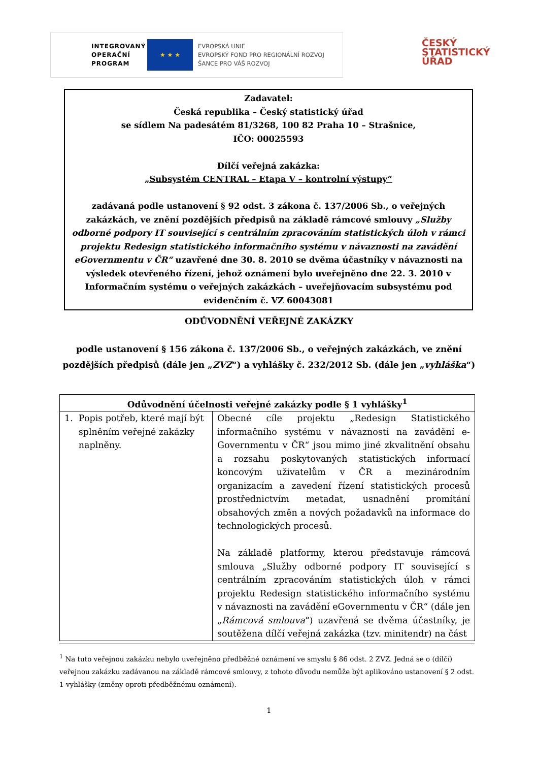INTEGROVANÝ OPERAČNÍ PROGRAM
★ ★ ★
EVROPSKÁ UNIE
EVROPSKÝ FOND PRO REGIONÁLNÍ ROZVOJ
ŠANCE PRO VÁŠ ROZVOJ
ČESKÝ
STATISTICKÝ
ÚŘAD
Zadavatel:
Česká republika – Český statistický úřad
se sídlem Na padesátém 81/3268, 100 82 Praha 10 – Strašnice,
IČO: 00025593
Dílčí veřejná zakázka:
„Subsystém CENTRAL – Etapa V – kontrolní výstupy“
zadávaná podle ustanovení § 92 odst. 3 zákona č. 137/2006 Sb., o veřejných zakázkách, ve znění pozdějších předpisů na základě rámcové smlouvy „Služby odborné podpory IT související s centrálním zpracováním statistických úloh v rámci projektu Redesign statistického informačního systému v návaznosti na zavádění eGovernmentu v ČR“ uzavřené dne 30. 8. 2010 se dvěma účastníky v návaznosti na výsledek otevřeného řízení, jehož oznámení bylo uveřejněno dne 22. 3. 2010 v Informačním systému o veřejných zakázkách – uveřejňovacím subsystému pod evidenčním č. VZ 60043081
ODŮVODNĚNÍ VEŘEJNÉ ZAKÁZKY
podle ustanovení § 156 zákona č. 137/2006 Sb., o veřejných zakázkách, ve znění pozdějších předpisů (dále jen „ZVZ“) a vyhlášky č. 232/2012 Sb. (dále jen „vyhláška“)
| Odůvodnění účelnosti veřejné zakázky podle § 1 vyhlášky<sup>1</sup> | |
| --- | --- |
| 1. Popis potřeb, které mají být splněním veřejné zakázky naplněny. | Obecné cíle projektu „Redesign Statistického informačního systému v návaznosti na zavádění e-Governmentu v ČR“ jsou mimo jiné zkvalitnění obsahu a rozsahu poskytovaných statistických informací koncovým uživatelům v ČR a mezinárodním organizacím a zavedení řízení statistických procesů prostřednictvím metadat, usnadnění promítání obsahových změn a nových požadavků na informace do technologických procesů. Na základě platformy, kterou představuje rámcová smlouva „Služby odborné podpory IT související s centrálním zpracováním statistických úloh v rámci projektu Redesign statistického informačního systému v návaznosti na zavádění eGovernmentu v ČR“ (dále jen „ Rámcová smlouva “) uzavřená se dvěma účastníky, je soutěžena dílčí veřejná zakázka (tzv. minitendr) na část |
<sup>1</sup> Na tuto veřejnou zakázku nebylo uveřejněno předběžné oznámení ve smyslu § 86 odst. 2 ZVZ. Jedná se o (dílčí) veřejnou zakázku zadávanou na základě rámcové smlouvy, z tohoto důvodu nemůže být aplikováno ustanovení § 2 odst. 1 vyhlášky (změny oproti předběžnému oznámení).
1